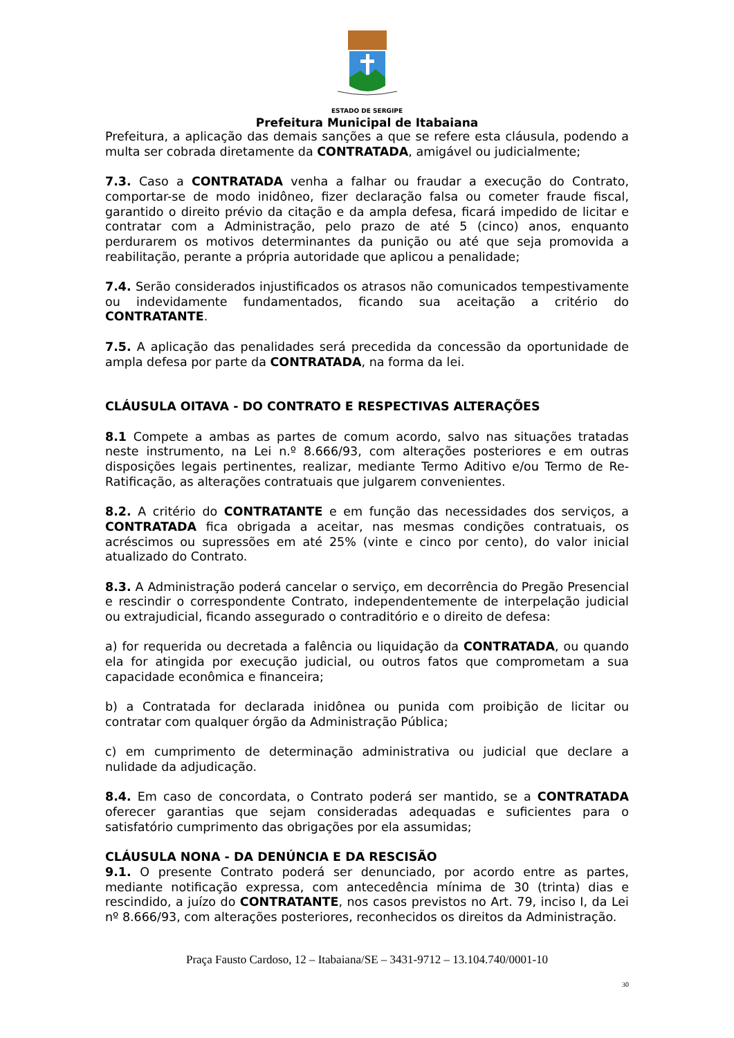ESTADO DE SERGIPE
Prefeitura Municipal de Itabaiana
Prefeitura, a aplicação das demais sanções a que se refere esta cláusula, podendo a multa ser cobrada diretamente da CONTRATADA, amigável ou judicialmente;
7.3. Caso a CONTRATADA venha a falhar ou fraudar a execução do Contrato, comportar-se de modo inidôneo, fizer declaração falsa ou cometer fraude fiscal, garantido o direito prévio da citação e da ampla defesa, ficará impedido de licitar e contratar com a Administração, pelo prazo de até 5 (cinco) anos, enquanto perdurarem os motivos determinantes da punição ou até que seja promovida a reabilitação, perante a própria autoridade que aplicou a penalidade;
7.4. Serão considerados injustificados os atrasos não comunicados tempestivamente ou indevidamente fundamentados, ficando sua aceitação a critério do CONTRATANTE.
7.5. A aplicação das penalidades será precedida da concessão da oportunidade de ampla defesa por parte da CONTRATADA, na forma da lei.
CLÁUSULA OITAVA - DO CONTRATO E RESPECTIVAS ALTERAÇÕES
8.1 Compete a ambas as partes de comum acordo, salvo nas situações tratadas neste instrumento, na Lei n.º 8.666/93, com alterações posteriores e em outras disposições legais pertinentes, realizar, mediante Termo Aditivo e/ou Termo de Re-Ratificação, as alterações contratuais que julgarem convenientes.
8.2. A critério do CONTRATANTE e em função das necessidades dos serviços, a CONTRATADA fica obrigada a aceitar, nas mesmas condições contratuais, os acréscimos ou supressões em até 25% (vinte e cinco por cento), do valor inicial atualizado do Contrato.
8.3. A Administração poderá cancelar o serviço, em decorrência do Pregão Presencial e rescindir o correspondente Contrato, independentemente de interpelação judicial ou extrajudicial, ficando assegurado o contraditório e o direito de defesa:
a) for requerida ou decretada a falência ou liquidação da CONTRATADA, ou quando ela for atingida por execução judicial, ou outros fatos que comprometam a sua capacidade econômica e financeira;
b) a Contratada for declarada inidônea ou punida com proibição de licitar ou contratar com qualquer órgão da Administração Pública;
c) em cumprimento de determinação administrativa ou judicial que declare a nulidade da adjudicação.
8.4. Em caso de concordata, o Contrato poderá ser mantido, se a CONTRATADA oferecer garantias que sejam consideradas adequadas e suficientes para o satisfatório cumprimento das obrigações por ela assumidas;
CLÁUSULA NONA - DA DENÚNCIA E DA RESCISÃO
9.1. O presente Contrato poderá ser denunciado, por acordo entre as partes, mediante notificação expressa, com antecedência mínima de 30 (trinta) dias e rescindido, a juízo do CONTRATANTE, nos casos previstos no Art. 79, inciso I, da Lei nº 8.666/93, com alterações posteriores, reconhecidos os direitos da Administração.
Praça Fausto Cardoso, 12 – Itabaiana/SE – 3431-9712 – 13.104.740/0001-10
30